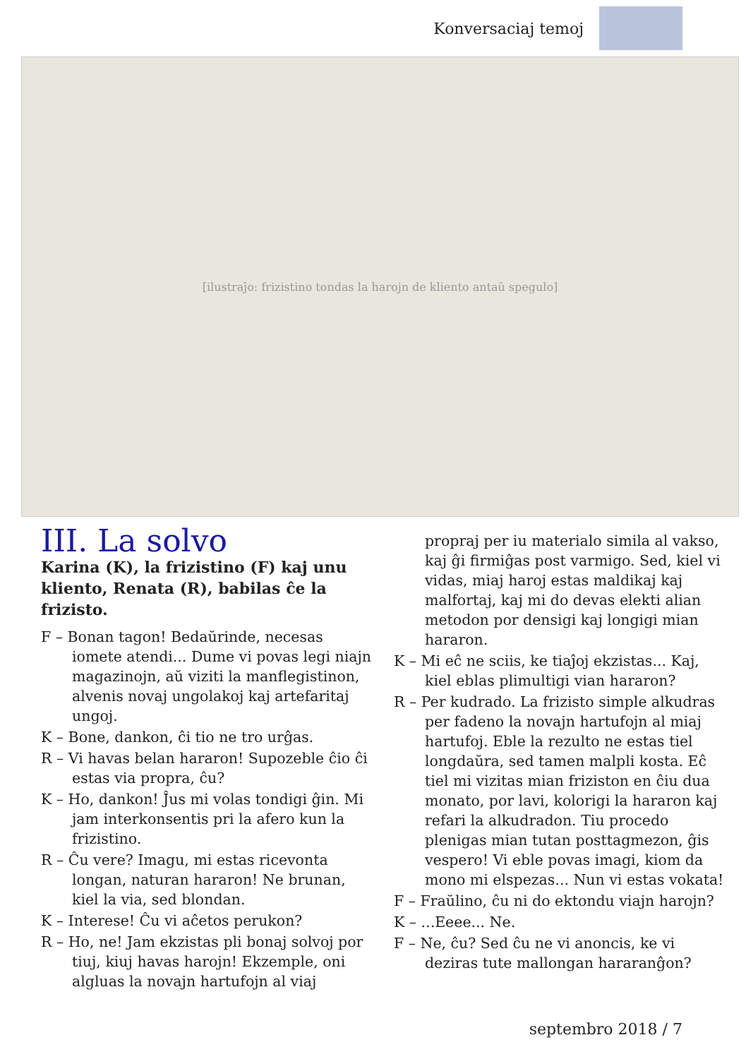Konversaciaj temoj
[ilustraĵo: frizistino tondas la harojn de kliento antaŭ spegulo]
III. La solvo
Karina (K), la frizistino (F) kaj unu kliento, Renata (R), babilas ĉe la frizisto.
F – Bonan tagon! Bedaŭrinde, necesas iomete atendi... Dume vi povas legi niajn magazinojn, aŭ viziti la manflegistinon, alvenis novaj ungolakoj kaj artefaritaj ungoj.
K – Bone, dankon, ĉi tio ne tro urĝas.
R – Vi havas belan hararon! Supozeble ĉio ĉi estas via propra, ĉu?
K – Ho, dankon! Ĵus mi volas tondigi ĝin. Mi jam interkonsentis pri la afero kun la frizistino.
R – Ĉu vere? Imagu, mi estas ricevonta longan, naturan hararon! Ne brunan, kiel la via, sed blondan.
K – Interese! Ĉu vi aĉetos perukon?
R – Ho, ne! Jam ekzistas pli bonaj solvoj por tiuj, kiuj havas harojn! Ekzemple, oni algluas la novajn hartufojn al viaj
propraj per iu materialo simila al vakso, kaj ĝi firmiĝas post varmigo. Sed, kiel vi vidas, miaj haroj estas maldikaj kaj malfortaj, kaj mi do devas elekti alian metodon por densigi kaj longigi mian hararon.
K – Mi eĉ ne sciis, ke tiaĵoj ekzistas... Kaj, kiel eblas plimultigi vian hararon?
R – Per kudrado. La frizisto simple alkudras per fadeno la novajn hartufojn al miaj hartufoj. Eble la rezulto ne estas tiel longdaŭra, sed tamen malpli kosta. Eĉ tiel mi vizitas mian friziston en ĉiu dua monato, por lavi, kolorigi la hararon kaj refari la alkudradon. Tiu procedo plenigas mian tutan posttagmezon, ĝis vespero! Vi eble povas imagi, kiom da mono mi elspezas... Nun vi estas vokata!
F – Fraŭlino, ĉu ni do ektondu viajn harojn?
K – ...Eeee... Ne.
F – Ne, ĉu? Sed ĉu ne vi anoncis, ke vi deziras tute mallongan hararanĝon?
septembro 2018 / 7